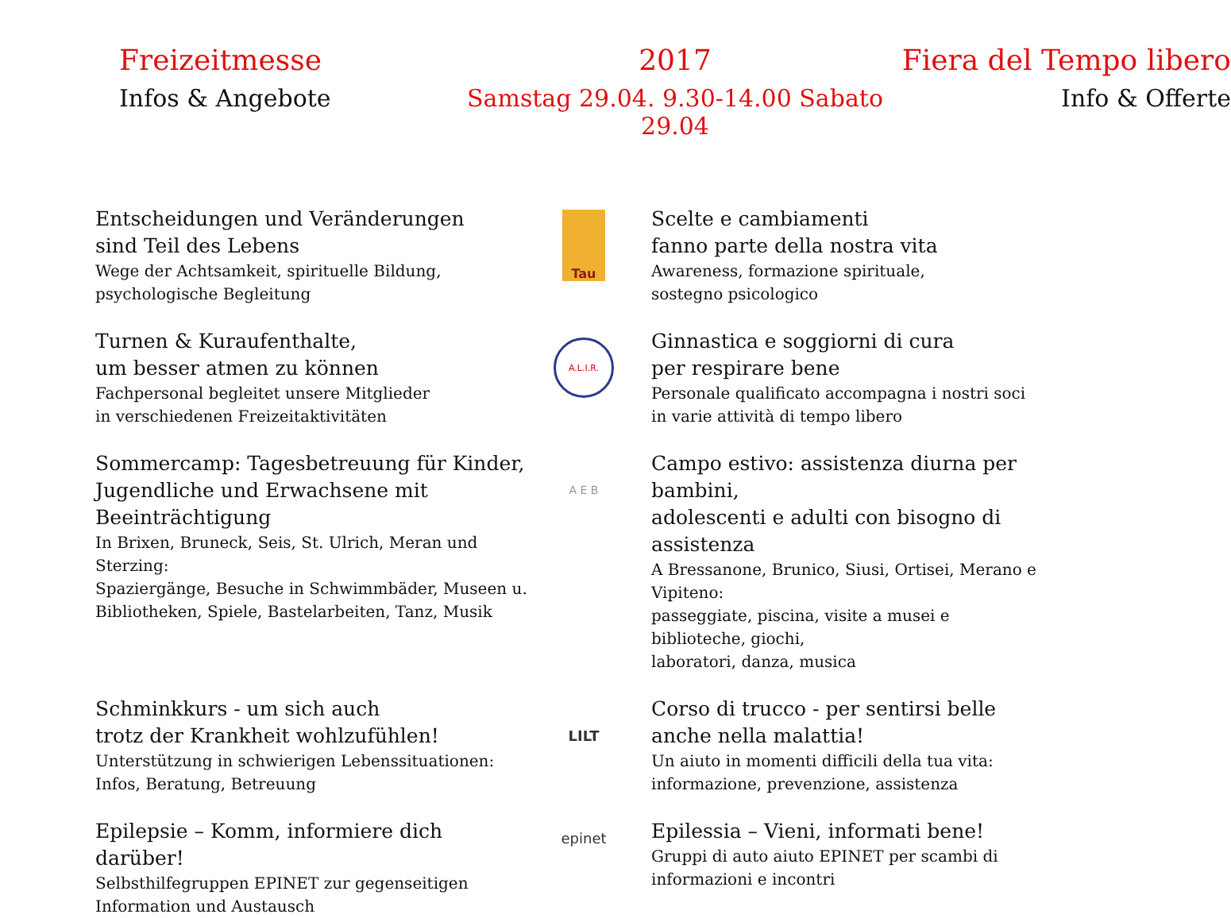Freizeitmesse
2017
Fiera del Tempo libero
Infos & Angebote
Samstag 29.04. 9.30-14.00 Sabato 29.04
Info & Offerte
Entscheidungen und Veränderungen
sind Teil des Lebens
Wege der Achtsamkeit, spirituelle Bildung,
psychologische Begleitung
Tau
Scelte e cambiamenti
fanno parte della nostra vita
Awareness, formazione spirituale,
sostegno psicologico
Turnen & Kuraufenthalte,
um besser atmen zu können
Fachpersonal begleitet unsere Mitglieder
in verschiedenen Freizeitaktivitäten
A.L.I.R.
Ginnastica e soggiorni di cura
per respirare bene
Personale qualificato accompagna i nostri soci
in varie attività di tempo libero
Sommercamp: Tagesbetreuung für Kinder,
Jugendliche und Erwachsene mit Beeinträchtigung
In Brixen, Bruneck, Seis, St. Ulrich, Meran und Sterzing:
Spaziergänge, Besuche in Schwimmbäder, Museen u.
Bibliotheken, Spiele, Bastelarbeiten, Tanz, Musik
A E B
Campo estivo: assistenza diurna per bambini,
adolescenti e adulti con bisogno di assistenza
A Bressanone, Brunico, Siusi, Ortisei, Merano e Vipiteno:
passeggiate, piscina, visite a musei e biblioteche, giochi,
laboratori, danza, musica
Schminkkurs - um sich auch
trotz der Krankheit wohlzufühlen!
Unterstützung in schwierigen Lebenssituationen:
Infos, Beratung, Betreuung
LILT
Corso di trucco - per sentirsi belle
anche nella malattia!
Un aiuto in momenti difficili della tua vita:
informazione, prevenzione, assistenza
Epilepsie – Komm, informiere dich darüber!
Selbsthilfegruppen EPINET zur gegenseitigen
Information und Austausch
epinet
Epilessia – Vieni, informati bene!
Gruppi di auto aiuto EPINET per scambi di
informazioni e incontri